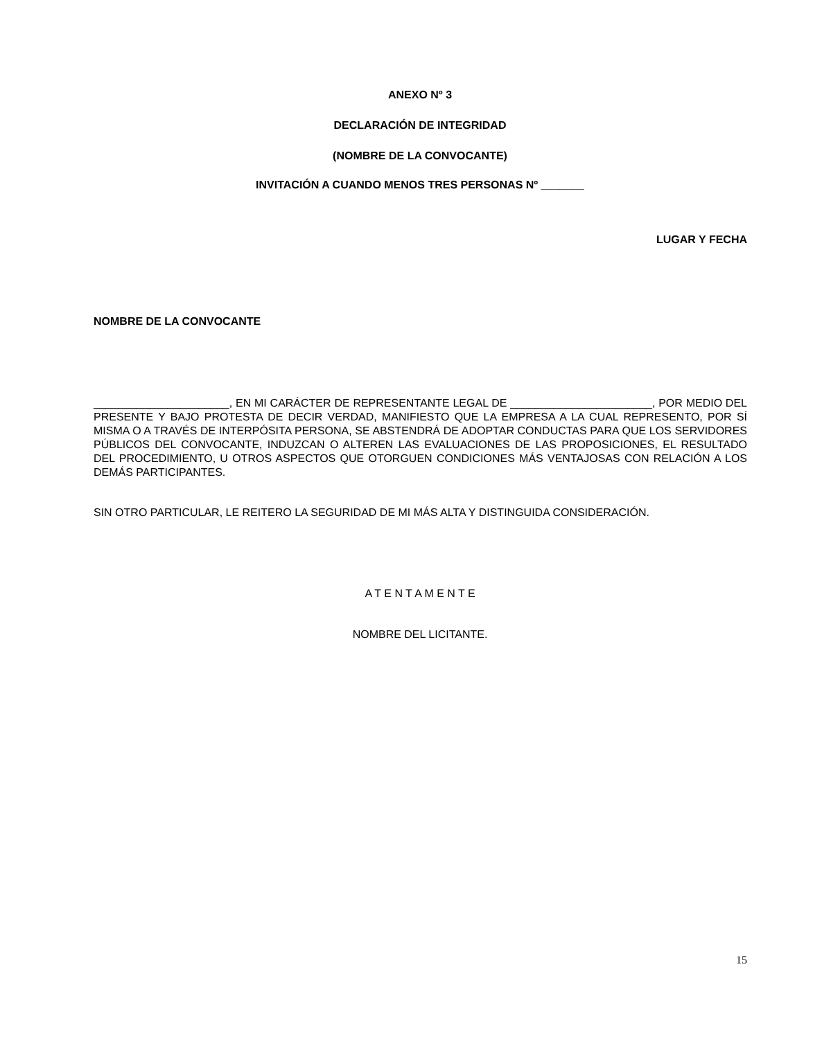ANEXO Nº 3
DECLARACIÓN DE INTEGRIDAD
(NOMBRE DE LA CONVOCANTE)
INVITACIÓN A CUANDO MENOS TRES PERSONAS Nº _______
LUGAR Y FECHA
NOMBRE DE LA CONVOCANTE
______________________, EN MI CARÁCTER DE REPRESENTANTE LEGAL DE _______________________, POR MEDIO DEL PRESENTE Y BAJO PROTESTA DE DECIR VERDAD, MANIFIESTO QUE LA EMPRESA A LA CUAL REPRESENTO, POR SÍ MISMA O A TRAVÉS DE INTERPÓSITA PERSONA, SE ABSTENDRÁ DE ADOPTAR CONDUCTAS PARA QUE LOS SERVIDORES PÚBLICOS DEL CONVOCANTE, INDUZCAN O ALTEREN LAS EVALUACIONES DE LAS PROPOSICIONES, EL RESULTADO DEL PROCEDIMIENTO, U OTROS ASPECTOS QUE OTORGUEN CONDICIONES MÁS VENTAJOSAS CON RELACIÓN A LOS DEMÁS PARTICIPANTES.
SIN OTRO PARTICULAR, LE REITERO LA SEGURIDAD DE MI MÁS ALTA Y DISTINGUIDA CONSIDERACIÓN.
A T E N T A M E N T E
NOMBRE DEL LICITANTE.
15